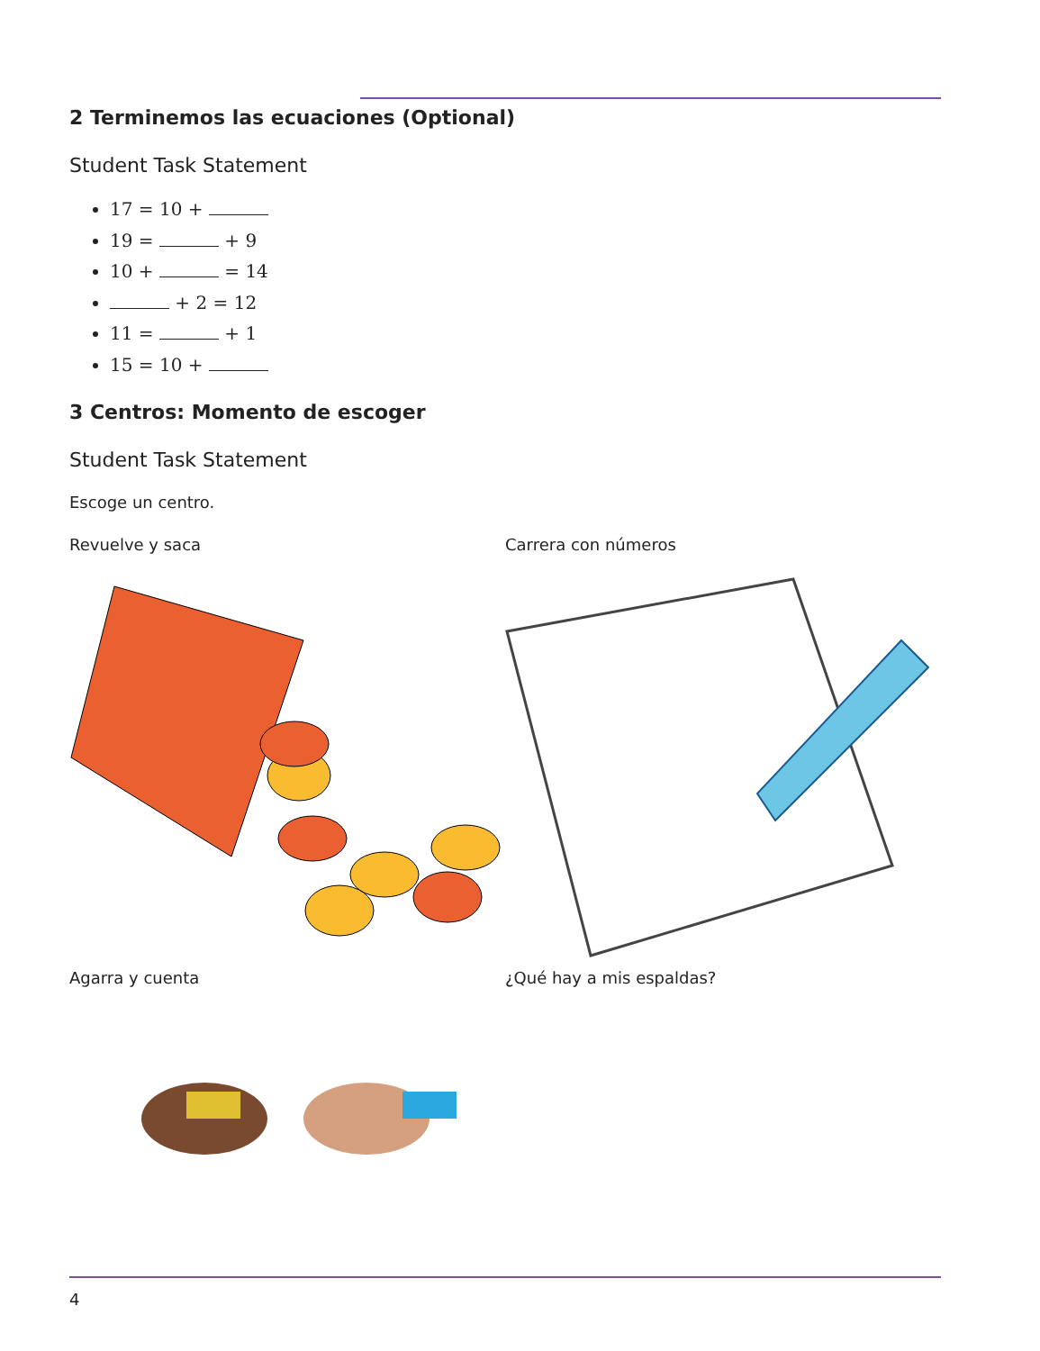2 Terminemos las ecuaciones (Optional)
Student Task Statement
17 = 10 +
19 = + 9
10 + = 14
+ 2 = 12
11 = + 1
15 = 10 +
3 Centros: Momento de escoger
Student Task Statement
Escoge un centro.
Revuelve y saca Carrera con números
Agarra y cuenta ¿Qué hay a mis espaldas?
4